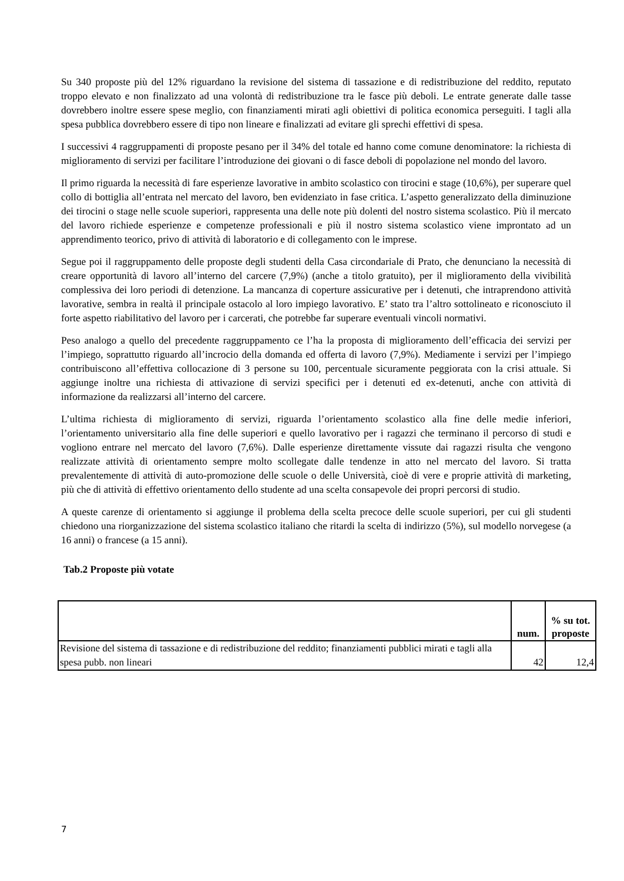Su 340 proposte più del 12% riguardano la revisione del sistema di tassazione e di redistribuzione del reddito, reputato troppo elevato e non finalizzato ad una volontà di redistribuzione tra le fasce più deboli. Le entrate generate dalle tasse dovrebbero inoltre essere spese meglio, con finanziamenti mirati agli obiettivi di politica economica perseguiti. I tagli alla spesa pubblica dovrebbero essere di tipo non lineare e finalizzati ad evitare gli sprechi effettivi di spesa.
I successivi 4 raggruppamenti di proposte pesano per il 34% del totale ed hanno come comune denominatore: la richiesta di miglioramento di servizi per facilitare l’introduzione dei giovani o di fasce deboli di popolazione nel mondo del lavoro.
Il primo riguarda la necessità di fare esperienze lavorative in ambito scolastico con tirocini e stage (10,6%), per superare quel collo di bottiglia all’entrata nel mercato del lavoro, ben evidenziato in fase critica. L’aspetto generalizzato della diminuzione dei tirocini o stage nelle scuole superiori, rappresenta una delle note più dolenti del nostro sistema scolastico. Più il mercato del lavoro richiede esperienze e competenze professionali e più il nostro sistema scolastico viene improntato ad un apprendimento teorico, privo di attività di laboratorio e di collegamento con le imprese.
Segue poi il raggruppamento delle proposte degli studenti della Casa circondariale di Prato, che denunciano la necessità di creare opportunità di lavoro all’interno del carcere (7,9%) (anche a titolo gratuito), per il miglioramento della vivibilità complessiva dei loro periodi di detenzione. La mancanza di coperture assicurative per i detenuti, che intraprendono attività lavorative, sembra in realtà il principale ostacolo al loro impiego lavorativo. E’ stato tra l’altro sottolineato e riconosciuto il forte aspetto riabilitativo del lavoro per i carcerati, che potrebbe far superare eventuali vincoli normativi.
Peso analogo a quello del precedente raggruppamento ce l’ha la proposta di miglioramento dell’efficacia dei servizi per l’impiego, soprattutto riguardo all’incrocio della domanda ed offerta di lavoro (7,9%). Mediamente i servizi per l’impiego contribuiscono all’effettiva collocazione di 3 persone su 100, percentuale sicuramente peggiorata con la crisi attuale. Si aggiunge inoltre una richiesta di attivazione di servizi specifici per i detenuti ed ex-detenuti, anche con attività di informazione da realizzarsi all’interno del carcere.
L’ultima richiesta di miglioramento di servizi, riguarda l’orientamento scolastico alla fine delle medie inferiori, l’orientamento universitario alla fine delle superiori e quello lavorativo per i ragazzi che terminano il percorso di studi e vogliono entrare nel mercato del lavoro (7,6%). Dalle esperienze direttamente vissute dai ragazzi risulta che vengono realizzate attività di orientamento sempre molto scollegate dalle tendenze in atto nel mercato del lavoro. Si tratta prevalentemente di attività di auto-promozione delle scuole o delle Università, cioè di vere e proprie attività di marketing, più che di attività di effettivo orientamento dello studente ad una scelta consapevole dei propri percorsi di studio.
A queste carenze di orientamento si aggiunge il problema della scelta precoce delle scuole superiori, per cui gli studenti chiedono una riorganizzazione del sistema scolastico italiano che ritardi la scelta di indirizzo (5%), sul modello norvegese (a 16 anni) o francese (a 15 anni).
Tab.2 Proposte più votate
| | num. | % su tot. proposte |
| --- | --- | --- |
| Revisione del sistema di tassazione e di redistribuzione del reddito; finanziamenti pubblici mirati e tagli alla spesa pubb. non lineari | 42 | 12,4 |
7